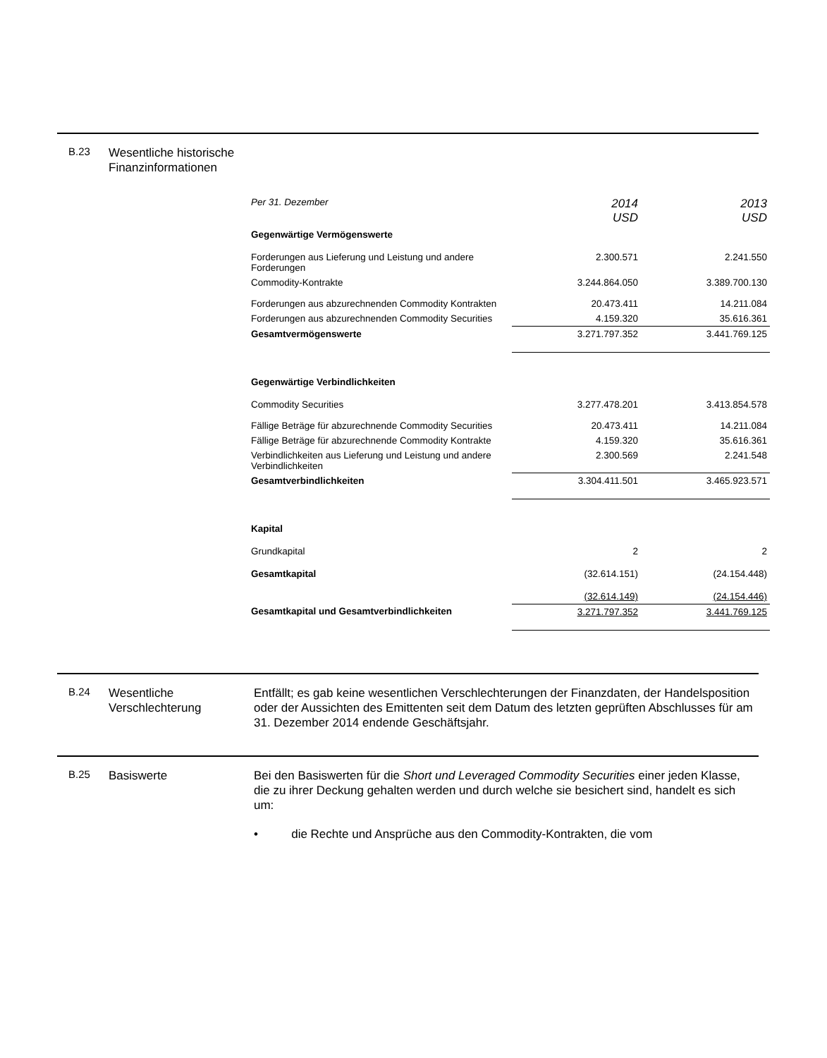B.23
Wesentliche historische Finanzinformationen
| Per 31. Dezember | 2014 USD | 2013 USD |
| Gegenwärtige Vermögenswerte | | |
| Forderungen aus Lieferung und Leistung und andere Forderungen | 2.300.571 | 2.241.550 |
| Commodity-Kontrakte | 3.244.864.050 | 3.389.700.130 |
| Forderungen aus abzurechnenden Commodity Kontrakten | 20.473.411 | 14.211.084 |
| Forderungen aus abzurechnenden Commodity Securities | 4.159.320 | 35.616.361 |
| Gesamtvermögenswerte | 3.271.797.352 | 3.441.769.125 |
| Gegenwärtige Verbindlichkeiten | | |
| Commodity Securities | 3.277.478.201 | 3.413.854.578 |
| Fällige Beträge für abzurechnende Commodity Securities | 20.473.411 | 14.211.084 |
| Fällige Beträge für abzurechnende Commodity Kontrakte | 4.159.320 | 35.616.361 |
| Verbindlichkeiten aus Lieferung und Leistung und andere Verbindlichkeiten | 2.300.569 | 2.241.548 |
| Gesamtverbindlichkeiten | 3.304.411.501 | 3.465.923.571 |
| Kapital | | |
| Grundkapital | 2 | 2 |
| Gesamtkapital | (32.614.151) | (24.154.448) |
| | (32.614.149) | (24.154.446) |
| Gesamtkapital und Gesamtverbindlichkeiten | 3.271.797.352 | 3.441.769.125 |
B.24
Wesentliche Verschlechterung
Entfällt; es gab keine wesentlichen Verschlechterungen der Finanzdaten, der Handelsposition oder der Aussichten des Emittenten seit dem Datum des letzten geprüften Abschlusses für am 31. Dezember 2014 endende Geschäftsjahr.
B.25
Basiswerte Bei den Basiswerten für die Short und Leveraged Commodity Securities einer jeden Klasse, die zu ihrer Deckung gehalten werden und durch welche sie besichert sind, handelt es sich um:
• die Rechte und Ansprüche aus den Commodity-Kontrakten, die vom